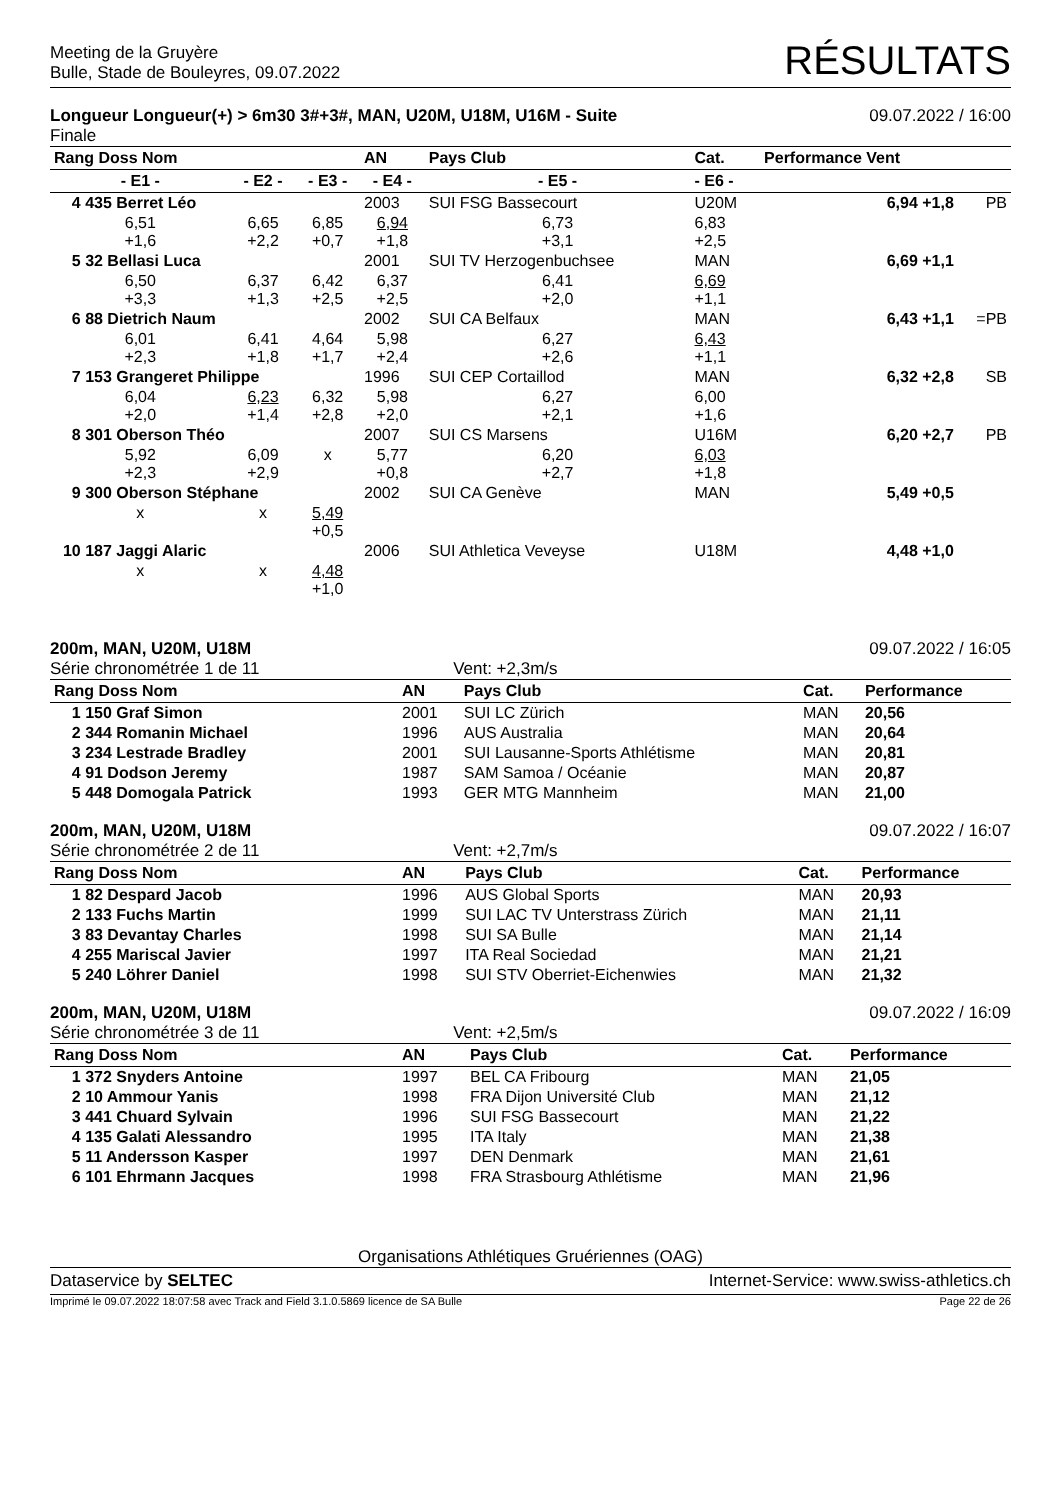Meeting de la Gruyère
Bulle, Stade de Bouleyres, 09.07.2022
RÉSULTATS
Longueur Longueur(+) > 6m30 3#+3#, MAN, U20M, U18M, U16M - Suite
Finale
09.07.2022 / 16:00
| Rang Doss Nom | | | AN | Pays Club | Cat. | Performance Vent | |
| --- | --- | --- | --- | --- | --- | --- | --- |
| - E1 - | - E2 - | - E3 - | - E4 - | - E5 - | - E6 - | | |
| 4 435 Berret Léo | | | 2003 | SUI FSG Bassecourt | U20M | 6,94 +1,8 | PB |
| 6,51 +1,6 | 6,65 +2,2 | 6,85 +0,7 | 6,94 +1,8 | 6,73 +3,1 | 6,83 +2,5 | | |
| 5 32 Bellasi Luca | | | 2001 | SUI TV Herzogenbuchsee | MAN | 6,69 +1,1 | |
| 6,50 +3,3 | 6,37 +1,3 | 6,42 +2,5 | 6,37 +2,5 | 6,41 +2,0 | 6,69 +1,1 | | |
| 6 88 Dietrich Naum | | | 2002 | SUI CA Belfaux | MAN | 6,43 +1,1 | =PB |
| 6,01 +2,3 | 6,41 +1,8 | 4,64 +1,7 | 5,98 +2,4 | 6,27 +2,6 | 6,43 +1,1 | | |
| 7 153 Grangeret Philippe | | | 1996 | SUI CEP Cortaillod | MAN | 6,32 +2,8 | SB |
| 6,04 +2,0 | 6,23 +1,4 | 6,32 +2,8 | 5,98 +2,0 | 6,27 +2,1 | 6,00 +1,6 | | |
| 8 301 Oberson Théo | | | 2007 | SUI CS Marsens | U16M | 6,20 +2,7 | PB |
| 5,92 +2,3 | 6,09 +2,9 | x | 5,77 +0,8 | 6,20 +2,7 | 6,03 +1,8 | | |
| 9 300 Oberson Stéphane | | | 2002 | SUI CA Genève | MAN | 5,49 +0,5 | |
| x | x | 5,49 +0,5 | | | | | |
| 10 187 Jaggi Alaric | | | 2006 | SUI Athletica Veveyse | U18M | 4,48 +1,0 | |
| x | x | 4,48 +1,0 | | | | | |
200m, MAN, U20M, U18M
Série chronométrée 1 de 11 Vent: +2,3m/s
09.07.2022 / 16:05
| Rang Doss Nom | AN | Pays Club | Cat. | Performance |
| --- | --- | --- | --- | --- |
| 1 150 Graf Simon | 2001 | SUI LC Zürich | MAN | 20,56 |
| 2 344 Romanin Michael | 1996 | AUS Australia | MAN | 20,64 |
| 3 234 Lestrade Bradley | 2001 | SUI Lausanne-Sports Athlétisme | MAN | 20,81 |
| 4 91 Dodson Jeremy | 1987 | SAM Samoa / Océanie | MAN | 20,87 |
| 5 448 Domogala Patrick | 1993 | GER MTG Mannheim | MAN | 21,00 |
200m, MAN, U20M, U18M
Série chronométrée 2 de 11 Vent: +2,7m/s
09.07.2022 / 16:07
| Rang Doss Nom | AN | Pays Club | Cat. | Performance |
| --- | --- | --- | --- | --- |
| 1 82 Despard Jacob | 1996 | AUS Global Sports | MAN | 20,93 |
| 2 133 Fuchs Martin | 1999 | SUI LAC TV Unterstrass Zürich | MAN | 21,11 |
| 3 83 Devantay Charles | 1998 | SUI SA Bulle | MAN | 21,14 |
| 4 255 Mariscal Javier | 1997 | ITA Real Sociedad | MAN | 21,21 |
| 5 240 Löhrer Daniel | 1998 | SUI STV Oberriet-Eichenwies | MAN | 21,32 |
200m, MAN, U20M, U18M
Série chronométrée 3 de 11 Vent: +2,5m/s
09.07.2022 / 16:09
| Rang Doss Nom | AN | Pays Club | Cat. | Performance |
| --- | --- | --- | --- | --- |
| 1 372 Snyders Antoine | 1997 | BEL CA Fribourg | MAN | 21,05 |
| 2 10 Ammour Yanis | 1998 | FRA Dijon Université Club | MAN | 21,12 |
| 3 441 Chuard Sylvain | 1996 | SUI FSG Bassecourt | MAN | 21,22 |
| 4 135 Galati Alessandro | 1995 | ITA Italy | MAN | 21,38 |
| 5 11 Andersson Kasper | 1997 | DEN Denmark | MAN | 21,61 |
| 6 101 Ehrmann Jacques | 1998 | FRA Strasbourg Athlétisme | MAN | 21,96 |
Organisations Athlétiques Gruériennes (OAG)
Dataservice by SELTEC Internet-Service: www.swiss-athletics.ch
Imprimé le 09.07.2022 18:07:58 avec Track and Field 3.1.0.5869 licence de SA Bulle
Page 22 de 26